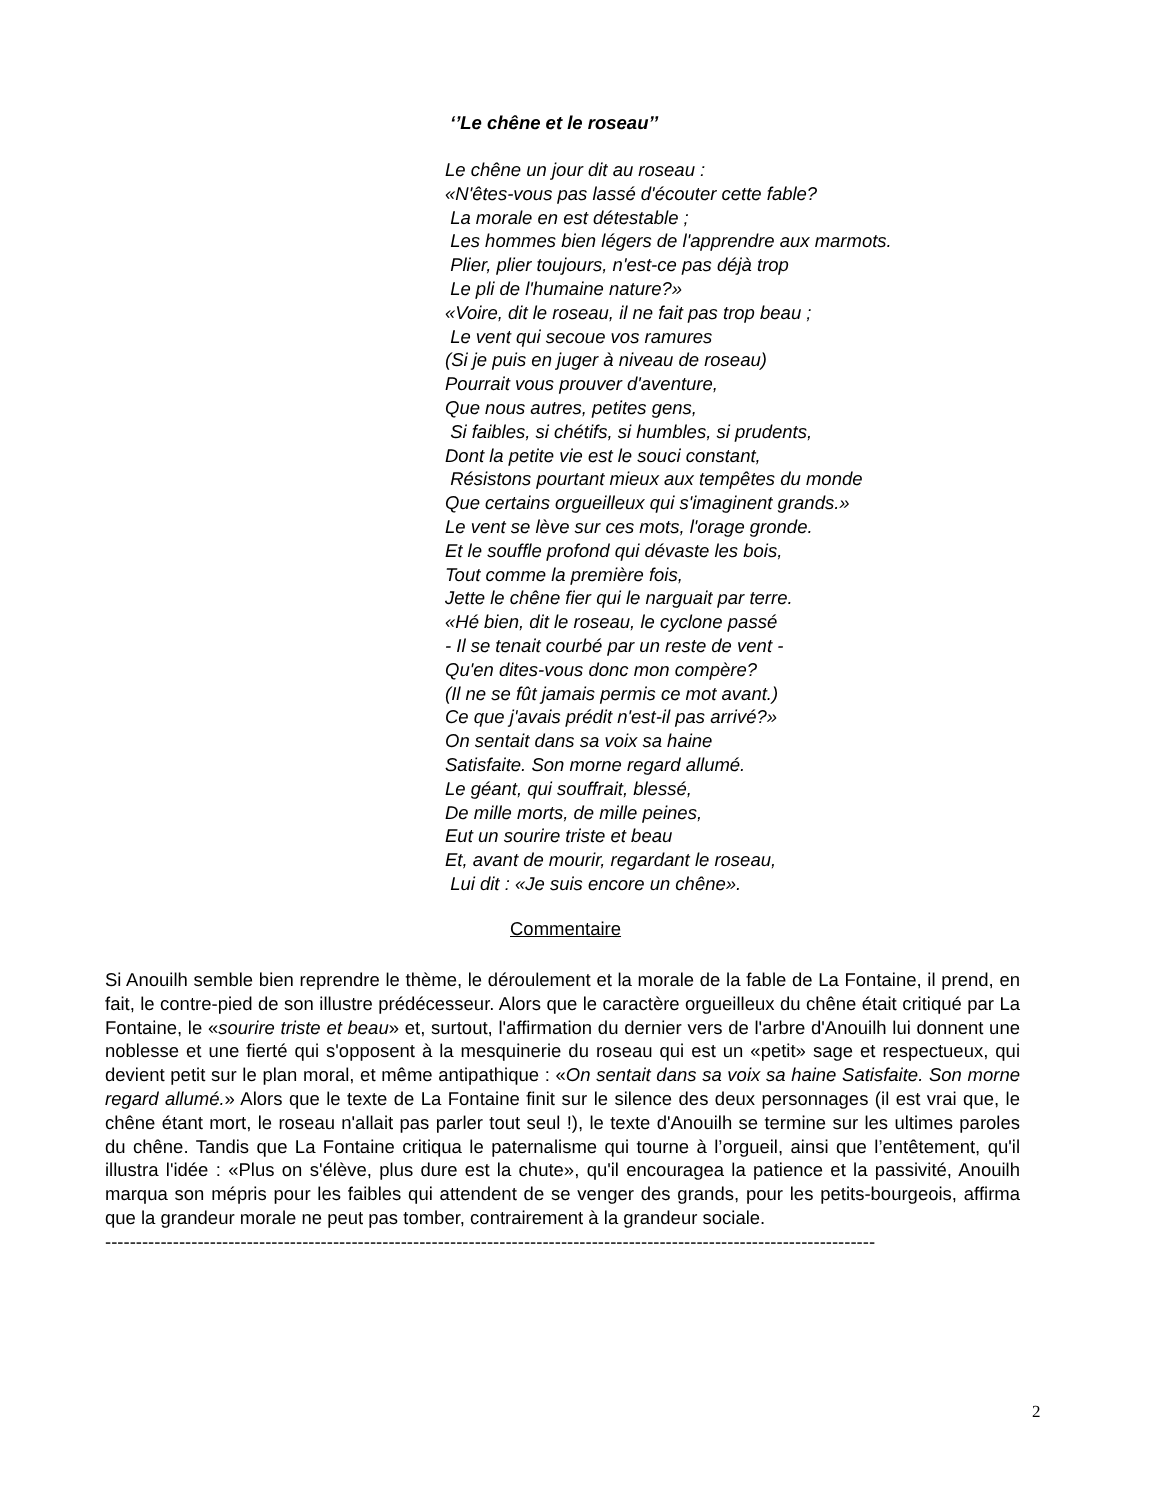‘’Le chêne et le roseau’’
Le chêne un jour dit au roseau : «N'êtes-vous pas lassé d'écouter cette fable? La morale en est détestable ; Les hommes bien légers de l'apprendre aux marmots. Plier, plier toujours, n'est-ce pas déjà trop Le pli de l'humaine nature?» «Voire, dit le roseau, il ne fait pas trop beau ; Le vent qui secoue vos ramures (Si je puis en juger à niveau de roseau) Pourrait vous prouver d'aventure, Que nous autres, petites gens, Si faibles, si chétifs, si humbles, si prudents, Dont la petite vie est le souci constant, Résistons pourtant mieux aux tempêtes du monde Que certains orgueilleux qui s'imaginent grands.» Le vent se lève sur ces mots, l'orage gronde. Et le souffle profond qui dévaste les bois, Tout comme la première fois, Jette le chêne fier qui le narguait par terre. «Hé bien, dit le roseau, le cyclone passé - Il se tenait courbé par un reste de vent - Qu'en dites-vous donc mon compère? (Il ne se fût jamais permis ce mot avant.) Ce que j'avais prédit n'est-il pas arrivé?» On sentait dans sa voix sa haine Satisfaite. Son morne regard allumé. Le géant, qui souffrait, blessé, De mille morts, de mille peines, Eut un sourire triste et beau Et, avant de mourir, regardant le roseau, Lui dit : «Je suis encore un chêne».
Commentaire
Si Anouilh semble bien reprendre le thème, le déroulement et la morale de la fable de La Fontaine, il prend, en fait, le contre-pied de son illustre prédécesseur. Alors que le caractère orgueilleux du chêne était critiqué par La Fontaine, le «sourire triste et beau» et, surtout, l'affirmation du dernier vers de l'arbre d'Anouilh lui donnent une noblesse et une fierté qui s'opposent à la mesquinerie du roseau qui est un «petit» sage et respectueux, qui devient petit sur le plan moral, et même antipathique : «On sentait dans sa voix sa haine Satisfaite. Son morne regard allumé.» Alors que le texte de La Fontaine finit sur le silence des deux personnages (il est vrai que, le chêne étant mort, le roseau n'allait pas parler tout seul !), le texte d'Anouilh se termine sur les ultimes paroles du chêne. Tandis que La Fontaine critiqua le paternalisme qui tourne à l’orgueil, ainsi que l’entêtement, qu'il illustra l'idée : «Plus on s'élève, plus dure est la chute», qu'il encouragea la patience et la passivité, Anouilh marqua son mépris pour les faibles qui attendent de se venger des grands, pour les petits-bourgeois, affirma que la grandeur morale ne peut pas tomber, contrairement à la grandeur sociale.
-----------------------------------------------------------------------------------------------------------------------------
2